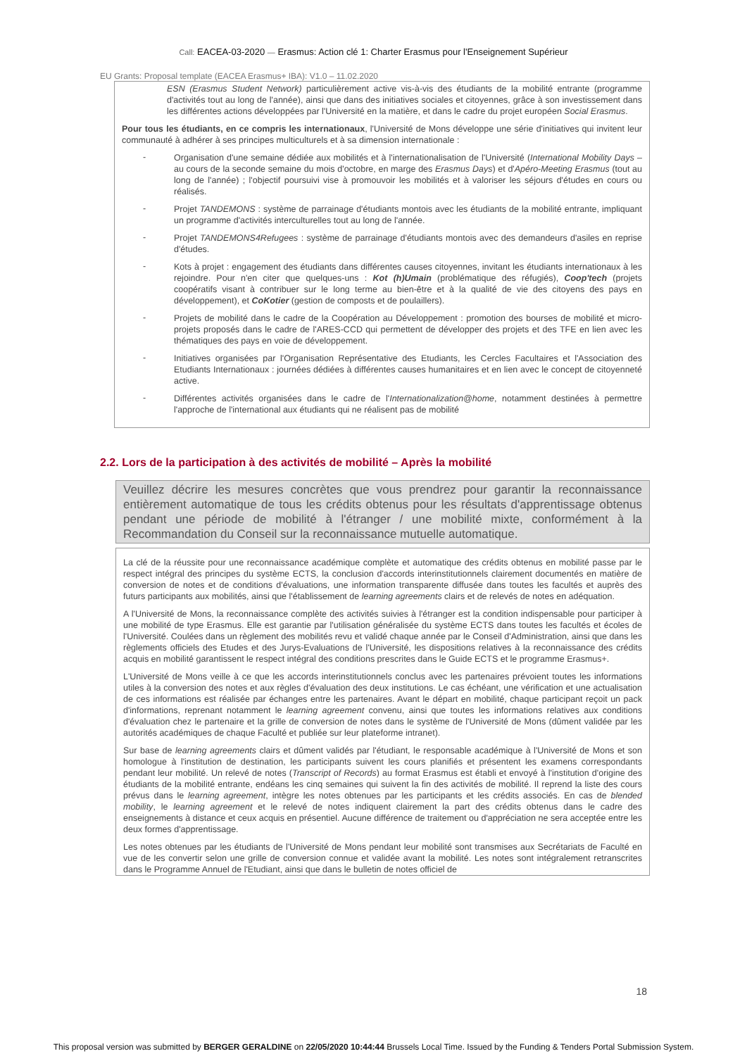Call: EACEA-03-2020 — Erasmus: Action clé 1: Charter Erasmus pour l'Enseignement Supérieur
EU Grants: Proposal template (EACEA Erasmus+ IBA): V1.0 – 11.02.2020
ESN (Erasmus Student Network) particulièrement active vis-à-vis des étudiants de la mobilité entrante (programme d'activités tout au long de l'année), ainsi que dans des initiatives sociales et citoyennes, grâce à son investissement dans les différentes actions développées par l'Université en la matière, et dans le cadre du projet européen Social Erasmus.
Pour tous les étudiants, en ce compris les internationaux, l'Université de Mons développe une série d'initiatives qui invitent leur communauté à adhérer à ses principes multiculturels et à sa dimension internationale :
-
Organisation d'une semaine dédiée aux mobilités et à l'internationalisation de l'Université (International Mobility Days – au cours de la seconde semaine du mois d'octobre, en marge des Erasmus Days) et d'Apéro-Meeting Erasmus (tout au long de l'année) ; l'objectif poursuivi vise à promouvoir les mobilités et à valoriser les séjours d'études en cours ou réalisés.
-
Projet TANDEMONS : système de parrainage d'étudiants montois avec les étudiants de la mobilité entrante, impliquant un programme d'activités interculturelles tout au long de l'année.
-
Projet TANDEMONS4Refugees : système de parrainage d'étudiants montois avec des demandeurs d'asiles en reprise d'études.
-
Kots à projet : engagement des étudiants dans différentes causes citoyennes, invitant les étudiants internationaux à les rejoindre. Pour n'en citer que quelques-uns : Kot (h)Umain (problématique des réfugiés), Coop'tech (projets coopératifs visant à contribuer sur le long terme au bien-être et à la qualité de vie des citoyens des pays en développement), et CoKotier (gestion de composts et de poulaillers).
-
Projets de mobilité dans le cadre de la Coopération au Développement : promotion des bourses de mobilité et micro-projets proposés dans le cadre de l'ARES-CCD qui permettent de développer des projets et des TFE en lien avec les thématiques des pays en voie de développement.
-
Initiatives organisées par l'Organisation Représentative des Etudiants, les Cercles Facultaires et l'Association des Etudiants Internationaux : journées dédiées à différentes causes humanitaires et en lien avec le concept de citoyenneté active.
-
Différentes activités organisées dans le cadre de l'Internationalization@home, notamment destinées à permettre l'approche de l'international aux étudiants qui ne réalisent pas de mobilité
2.2. Lors de la participation à des activités de mobilité – Après la mobilité
Veuillez décrire les mesures concrètes que vous prendrez pour garantir la reconnaissance entièrement automatique de tous les crédits obtenus pour les résultats d'apprentissage obtenus pendant une période de mobilité à l'étranger / une mobilité mixte, conformément à la Recommandation du Conseil sur la reconnaissance mutuelle automatique.
La clé de la réussite pour une reconnaissance académique complète et automatique des crédits obtenus en mobilité passe par le respect intégral des principes du système ECTS, la conclusion d'accords interinstitutionnels clairement documentés en matière de conversion de notes et de conditions d'évaluations, une information transparente diffusée dans toutes les facultés et auprès des futurs participants aux mobilités, ainsi que l'établissement de learning agreements clairs et de relevés de notes en adéquation.
A l'Université de Mons, la reconnaissance complète des activités suivies à l'étranger est la condition indispensable pour participer à une mobilité de type Erasmus. Elle est garantie par l'utilisation généralisée du système ECTS dans toutes les facultés et écoles de l'Université. Coulées dans un règlement des mobilités revu et validé chaque année par le Conseil d'Administration, ainsi que dans les règlements officiels des Etudes et des Jurys-Evaluations de l'Université, les dispositions relatives à la reconnaissance des crédits acquis en mobilité garantissent le respect intégral des conditions prescrites dans le Guide ECTS et le programme Erasmus+.
L'Université de Mons veille à ce que les accords interinstitutionnels conclus avec les partenaires prévoient toutes les informations utiles à la conversion des notes et aux règles d'évaluation des deux institutions. Le cas échéant, une vérification et une actualisation de ces informations est réalisée par échanges entre les partenaires. Avant le départ en mobilité, chaque participant reçoit un pack d'informations, reprenant notamment le learning agreement convenu, ainsi que toutes les informations relatives aux conditions d'évaluation chez le partenaire et la grille de conversion de notes dans le système de l'Université de Mons (dûment validée par les autorités académiques de chaque Faculté et publiée sur leur plateforme intranet).
Sur base de learning agreements clairs et dûment validés par l'étudiant, le responsable académique à l'Université de Mons et son homologue à l'institution de destination, les participants suivent les cours planifiés et présentent les examens correspondants pendant leur mobilité. Un relevé de notes (Transcript of Records) au format Erasmus est établi et envoyé à l'institution d'origine des étudiants de la mobilité entrante, endéans les cinq semaines qui suivent la fin des activités de mobilité. Il reprend la liste des cours prévus dans le learning agreement, intègre les notes obtenues par les participants et les crédits associés. En cas de blended mobility, le learning agreement et le relevé de notes indiquent clairement la part des crédits obtenus dans le cadre des enseignements à distance et ceux acquis en présentiel. Aucune différence de traitement ou d'appréciation ne sera acceptée entre les deux formes d'apprentissage.
Les notes obtenues par les étudiants de l'Université de Mons pendant leur mobilité sont transmises aux Secrétariats de Faculté en vue de les convertir selon une grille de conversion connue et validée avant la mobilité. Les notes sont intégralement retranscrites dans le Programme Annuel de l'Etudiant, ainsi que dans le bulletin de notes officiel de
18
This proposal version was submitted by BERGER GERALDINE on 22/05/2020 10:44:44 Brussels Local Time. Issued by the Funding & Tenders Portal Submission System.